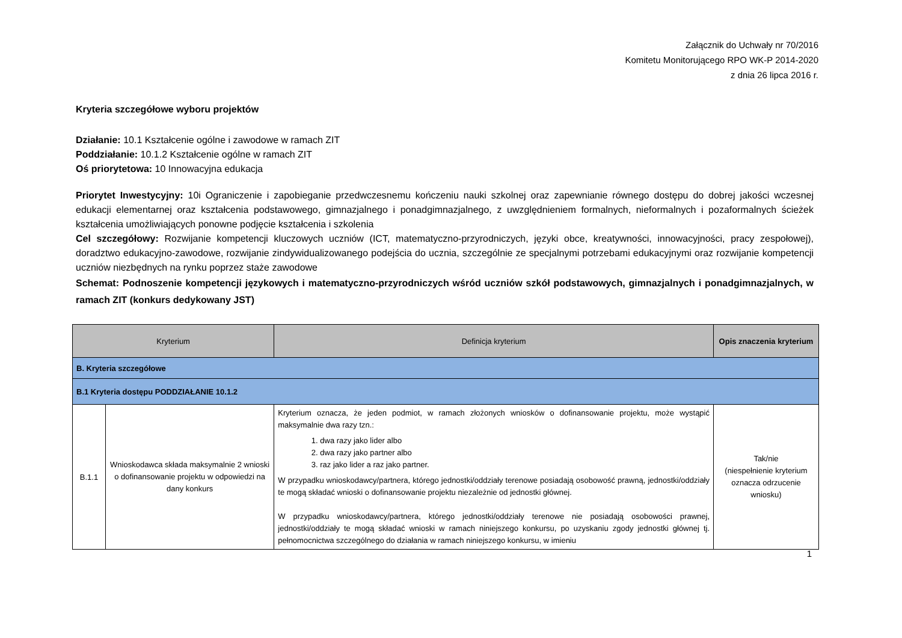Załącznik do Uchwały nr 70/2016
Komitetu Monitorującego RPO WK-P 2014-2020
z dnia 26 lipca 2016 r.
Kryteria szczegółowe wyboru projektów
Działanie: 10.1 Kształcenie ogólne i zawodowe w ramach ZIT
Poddziałanie: 10.1.2 Kształcenie ogólne w ramach ZIT
Oś priorytetowa: 10 Innowacyjna edukacja
Priorytet Inwestycyjny: 10i Ograniczenie i zapobieganie przedwczesnemu kończeniu nauki szkolnej oraz zapewnianie równego dostępu do dobrej jakości wczesnej edukacji elementarnej oraz kształcenia podstawowego, gimnazjalnego i ponadgimnazjalnego, z uwzględnieniem formalnych, nieformalnych i pozaformalnych ścieżek kształcenia umożliwiających ponowne podjęcie kształcenia i szkolenia
Cel szczegółowy: Rozwijanie kompetencji kluczowych uczniów (ICT, matematyczno-przyrodniczych, języki obce, kreatywności, innowacyjności, pracy zespołowej), doradztwo edukacyjno-zawodowe, rozwijanie zindywidualizowanego podejścia do ucznia, szczególnie ze specjalnymi potrzebami edukacyjnymi oraz rozwijanie kompetencji uczniów niezbędnych na rynku poprzez staże zawodowe
Schemat: Podnoszenie kompetencji językowych i matematyczno-przyrodniczych wśród uczniów szkół podstawowych, gimnazjalnych i ponadgimnazjalnych, w ramach ZIT (konkurs dedykowany JST)
| Kryterium | | Definicja kryterium | Opis znaczenia kryterium |
| --- | --- | --- | --- |
| B. Kryteria szczegółowe | | | |
| B.1 Kryteria dostępu PODDZIAŁANIE 10.1.2 | | | |
| B.1.1 | Wnioskodawca składa maksymalnie 2 wnioski o dofinansowanie projektu w odpowiedzi na dany konkurs | Kryterium oznacza, że jeden podmiot, w ramach złożonych wniosków o dofinansowanie projektu, może wystąpić maksymalnie dwa razy tzn.: 1. dwa razy jako lider albo 2. dwa razy jako partner albo 3. raz jako lider a raz jako partner. W przypadku wnioskodawcy/partnera, którego jednostki/oddziały terenowe posiadają osobowość prawną, jednostki/oddziały te mogą składać wnioski o dofinansowanie projektu niezależnie od jednostki głównej. W przypadku wnioskodawcy/partnera, którego jednostki/oddziały terenowe nie posiadają osobowości prawnej, jednostki/oddziały te mogą składać wnioski w ramach niniejszego konkursu, po uzyskaniu zgody jednostki głównej tj. pełnomocnictwa szczególnego do działania w ramach niniejszego konkursu, w imieniu | Tak/nie (niespełnienie kryterium oznacza odrzucenie wniosku) |
1